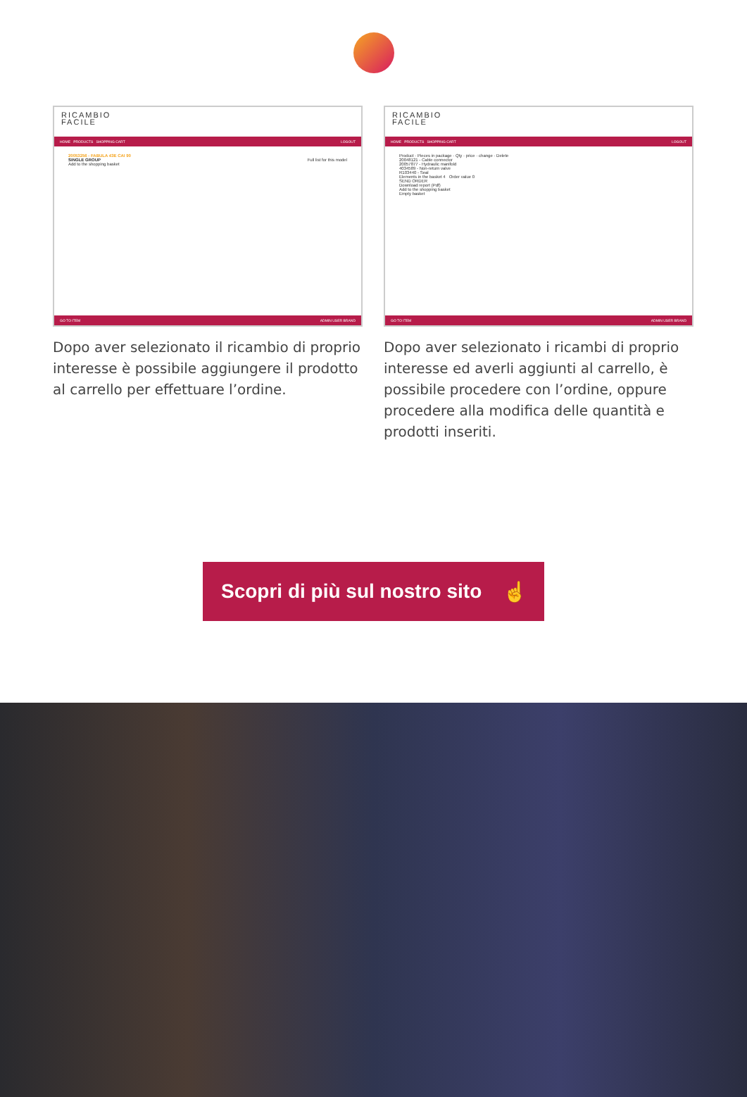RICAMBIO
FACILE
HOME PRODUCTS SHOPPING CART LOGOUT
20053256 - FABULA 43E CAI 90
SINGLE GROUP Full list for this model
Add to the shopping basket
GO TO ITEM ADMIN USER BRAND
Dopo aver selezionato il ricambio di proprio interesse è possibile aggiungere il prodotto al carrello per effettuare l’ordine.
RICAMBIO
FACILE
HOME PRODUCTS SHOPPING CART LOGOUT
Product · Pieces in package · Qty · price · change · Delete
20048121 - Cable connector
20057877 - Hydraulic manifold
4034589 - Non-return valve
R103440 - Seal
Elements in the basket 4 Order value 0
SEND ORDER
Download report (Pdf)
Add to the shopping basket
Empty basket
GO TO ITEM ADMIN USER BRAND
Dopo aver selezionato i ricambi di proprio interesse ed averli aggiunti al carrello, è possibile procedere con l’ordine, oppure procedere alla modifica delle quantità e prodotti inseriti.
Scopri di più sul nostro sito ☝